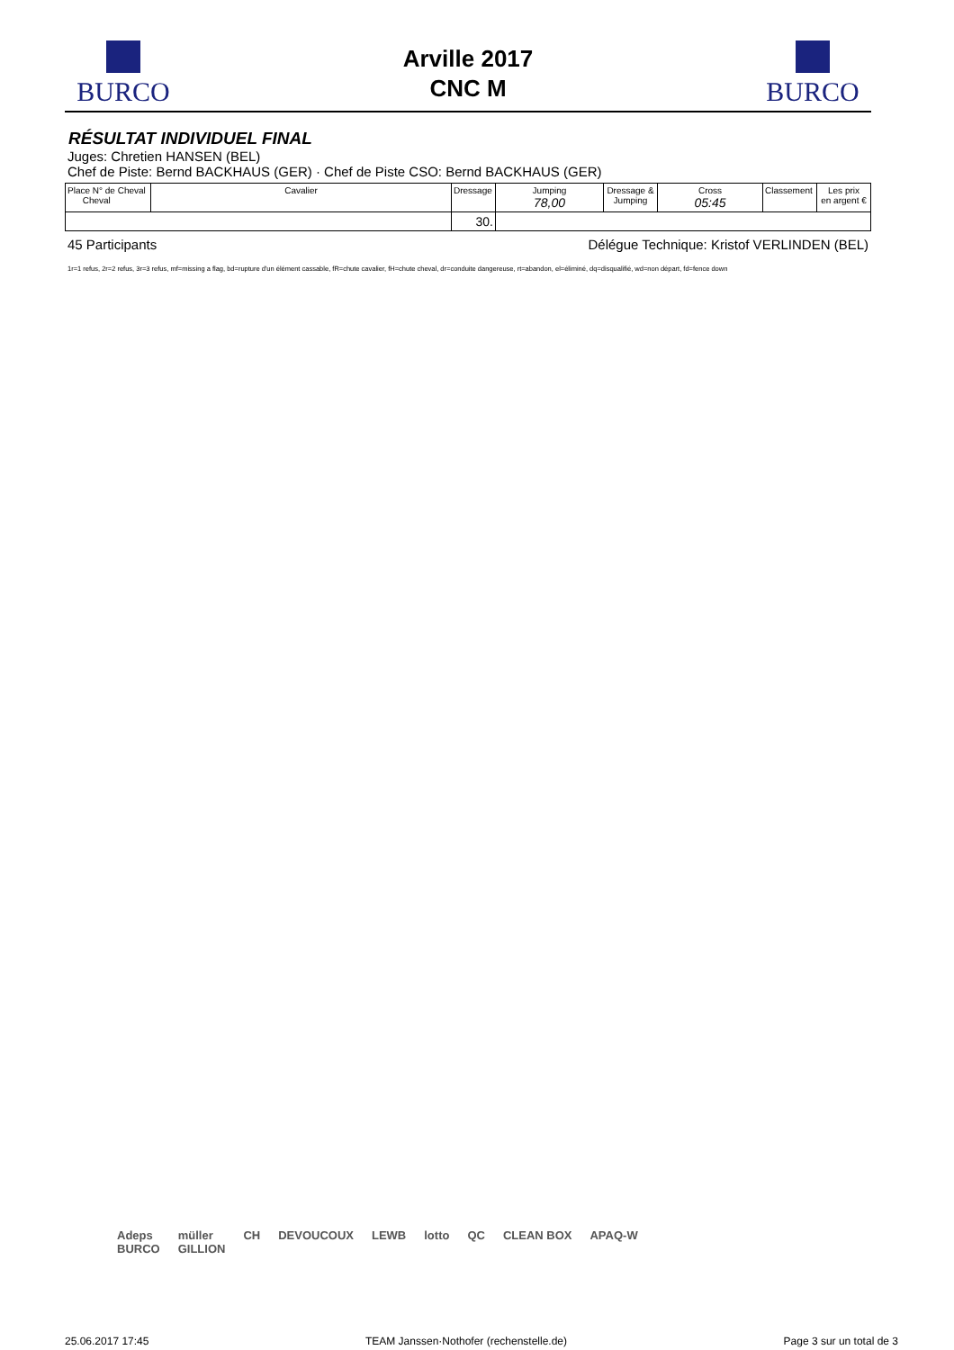BURCO
Arville 2017
CNC M
BURCO
RÉSULTAT INDIVIDUEL FINAL
Juges: Chretien HANSEN (BEL)
Chef de Piste: Bernd BACKHAUS (GER) · Chef de Piste CSO: Bernd BACKHAUS (GER)
| Place N° de Cheval Cheval | Cavalier | Dressage | Jumping 78,00 | Dressage & Jumping | Cross 05:45 | Classement | Les prix en argent € |
| | | 30. | | | | | |
45 Participants Délégue Technique: Kristof VERLINDEN (BEL)
1r=1 refus, 2r=2 refus, 3r=3 refus, mf=missing a flag, bd=rupture d'un élément cassable, fR=chute cavalier, fH=chute cheval, dr=conduite dangereuse, rt=abandon, el=éliminé, dq=disqualifié, wd=non départ, fd=fence down
Adeps
BURCO müller
GILLION CH DEVOUCOUX LEWB lotto QC CLEAN BOX APAQ-W
25.06.2017 17:45 TEAM Janssen·Nothofer (rechenstelle.de) Page 3 sur un total de 3